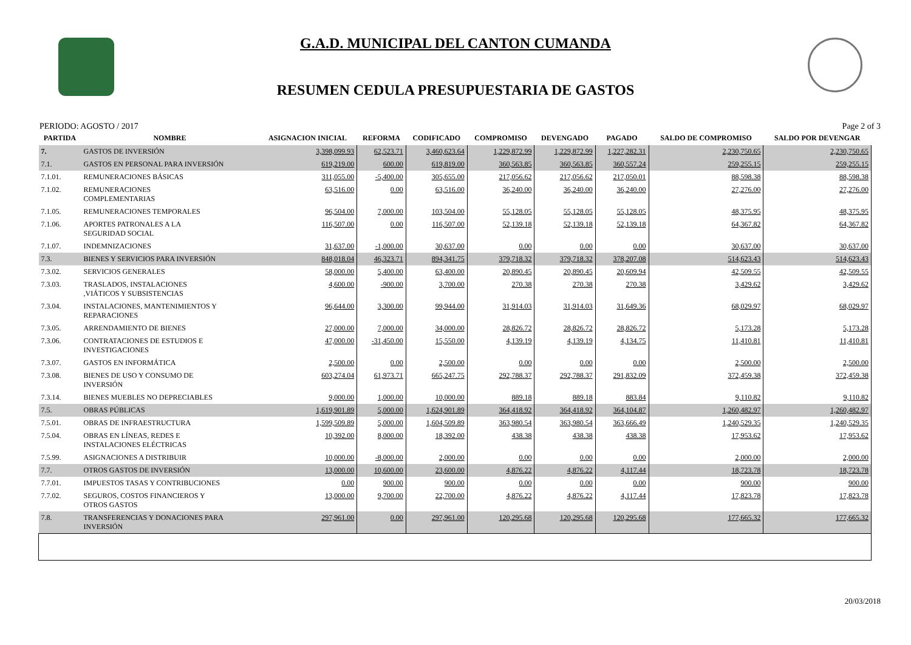G.A.D. MUNICIPAL DEL CANTON CUMANDA
RESUMEN CEDULA PRESUPUESTARIA DE GASTOS
PERIODO: AGOSTO / 2017 Page 2 of 3
| PARTIDA | NOMBRE | ASIGNACION INICIAL | REFORMA | CODIFICADO | COMPROMISO | DEVENGADO | PAGADO | SALDO DE COMPROMISO | SALDO POR DEVENGAR |
| --- | --- | --- | --- | --- | --- | --- | --- | --- | --- |
| 7. | GASTOS DE INVERSIÓN | 3,398,099.93 | 62,523.71 | 3,460,623.64 | 1,229,872.99 | 1,229,872.99 | 1,227,282.31 | 2,230,750.65 | 2,230,750.65 |
| 7.1. | GASTOS EN PERSONAL PARA INVERSIÓN | 619,219.00 | 600.00 | 619,819.00 | 360,563.85 | 360,563.85 | 360,557.24 | 259,255.15 | 259,255.15 |
| 7.1.01. | REMUNERACIONES BÁSICAS | 311,055.00 | -5,400.00 | 305,655.00 | 217,056.62 | 217,056.62 | 217,050.01 | 88,598.38 | 88,598.38 |
| 7.1.02. | REMUNERACIONES COMPLEMENTARIAS | 63,516.00 | 0.00 | 63,516.00 | 36,240.00 | 36,240.00 | 36,240.00 | 27,276.00 | 27,276.00 |
| 7.1.05. | REMUNERACIONES TEMPORALES | 96,504.00 | 7,000.00 | 103,504.00 | 55,128.05 | 55,128.05 | 55,128.05 | 48,375.95 | 48,375.95 |
| 7.1.06. | APORTES PATRONALES A LA SEGURIDAD SOCIAL | 116,507.00 | 0.00 | 116,507.00 | 52,139.18 | 52,139.18 | 52,139.18 | 64,367.82 | 64,367.82 |
| 7.1.07. | INDEMNIZACIONES | 31,637.00 | -1,000.00 | 30,637.00 | 0.00 | 0.00 | 0.00 | 30,637.00 | 30,637.00 |
| 7.3. | BIENES Y SERVICIOS PARA INVERSIÓN | 848,018.04 | 46,323.71 | 894,341.75 | 379,718.32 | 379,718.32 | 378,207.08 | 514,623.43 | 514,623.43 |
| 7.3.02. | SERVICIOS GENERALES | 58,000.00 | 5,400.00 | 63,400.00 | 20,890.45 | 20,890.45 | 20,609.94 | 42,509.55 | 42,509.55 |
| 7.3.03. | TRASLADOS, INSTALACIONES ,VIÁTICOS Y SUBSISTENCIAS | 4,600.00 | -900.00 | 3,700.00 | 270.38 | 270.38 | 270.38 | 3,429.62 | 3,429.62 |
| 7.3.04. | INSTALACIONES, MANTENIMIENTOS Y REPARACIONES | 96,644.00 | 3,300.00 | 99,944.00 | 31,914.03 | 31,914.03 | 31,649.36 | 68,029.97 | 68,029.97 |
| 7.3.05. | ARRENDAMIENTO DE BIENES | 27,000.00 | 7,000.00 | 34,000.00 | 28,826.72 | 28,826.72 | 28,826.72 | 5,173.28 | 5,173.28 |
| 7.3.06. | CONTRATACIONES DE ESTUDIOS E INVESTIGACIONES | 47,000.00 | -31,450.00 | 15,550.00 | 4,139.19 | 4,139.19 | 4,134.75 | 11,410.81 | 11,410.81 |
| 7.3.07. | GASTOS EN INFORMÁTICA | 2,500.00 | 0.00 | 2,500.00 | 0.00 | 0.00 | 0.00 | 2,500.00 | 2,500.00 |
| 7.3.08. | BIENES DE USO Y CONSUMO DE INVERSIÓN | 603,274.04 | 61,973.71 | 665,247.75 | 292,788.37 | 292,788.37 | 291,832.09 | 372,459.38 | 372,459.38 |
| 7.3.14. | BIENES MUEBLES NO DEPRECIABLES | 9,000.00 | 1,000.00 | 10,000.00 | 889.18 | 889.18 | 883.84 | 9,110.82 | 9,110.82 |
| 7.5. | OBRAS PÚBLICAS | 1,619,901.89 | 5,000.00 | 1,624,901.89 | 364,418.92 | 364,418.92 | 364,104.87 | 1,260,482.97 | 1,260,482.97 |
| 7.5.01. | OBRAS DE INFRAESTRUCTURA | 1,599,509.89 | 5,000.00 | 1,604,509.89 | 363,980.54 | 363,980.54 | 363,666.49 | 1,240,529.35 | 1,240,529.35 |
| 7.5.04. | OBRAS EN LÍNEAS, REDES E INSTALACIONES ELÉCTRICAS | 10,392.00 | 8,000.00 | 18,392.00 | 438.38 | 438.38 | 438.38 | 17,953.62 | 17,953.62 |
| 7.5.99. | ASIGNACIONES A DISTRIBUIR | 10,000.00 | -8,000.00 | 2,000.00 | 0.00 | 0.00 | 0.00 | 2,000.00 | 2,000.00 |
| 7.7. | OTROS GASTOS DE INVERSIÓN | 13,000.00 | 10,600.00 | 23,600.00 | 4,876.22 | 4,876.22 | 4,117.44 | 18,723.78 | 18,723.78 |
| 7.7.01. | IMPUESTOS TASAS Y CONTRIBUCIONES | 0.00 | 900.00 | 900.00 | 0.00 | 0.00 | 0.00 | 900.00 | 900.00 |
| 7.7.02. | SEGUROS, COSTOS FINANCIEROS Y OTROS GASTOS | 13,000.00 | 9,700.00 | 22,700.00 | 4,876.22 | 4,876.22 | 4,117.44 | 17,823.78 | 17,823.78 |
| 7.8. | TRANSFERENCIAS Y DONACIONES PARA INVERSIÓN | 297,961.00 | 0.00 | 297,961.00 | 120,295.68 | 120,295.68 | 120,295.68 | 177,665.32 | 177,665.32 |
20/03/2018